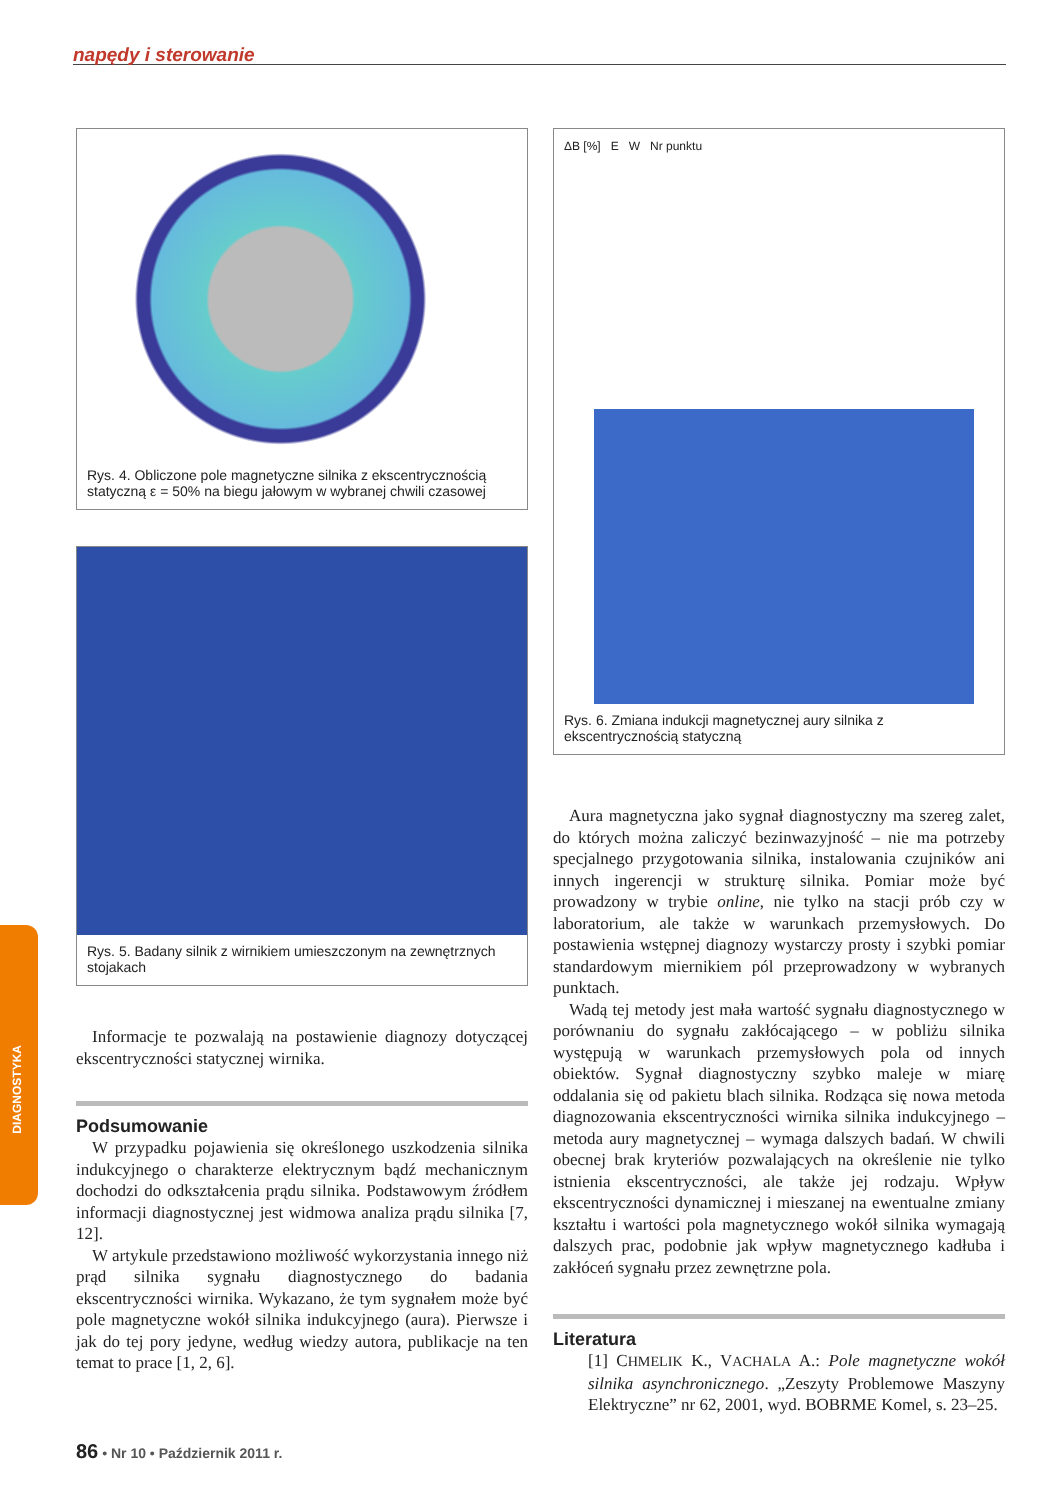napędy i sterowanie
DIAGNOSTYKA
Rys. 4. Obliczone pole magnetyczne silnika z ekscentrycznością statyczną ε = 50% na biegu jałowym w wybranej chwili czasowej
Rys. 5. Badany silnik z wirnikiem umieszczonym na zewnętrznych stojakach
Informacje te pozwalają na postawienie diagnozy dotyczącej ekscentryczności statycznej wirnika.
Podsumowanie
W przypadku pojawienia się określonego uszkodzenia silnika indukcyjnego o charakterze elektrycznym bądź mechanicznym dochodzi do odkształcenia prądu silnika. Podstawowym źródłem informacji diagnostycznej jest widmowa analiza prądu silnika [7, 12].
W artykule przedstawiono możliwość wykorzystania innego niż prąd silnika sygnału diagnostycznego do badania ekscentryczności wirnika. Wykazano, że tym sygnałem może być pole magnetyczne wokół silnika indukcyjnego (aura). Pierwsze i jak do tej pory jedyne, według wiedzy autora, publikacje na ten temat to prace [1, 2, 6].
ΔB [%] E W Nr punktu
Rys. 6. Zmiana indukcji magnetycznej aury silnika z ekscentrycznością statyczną
Aura magnetyczna jako sygnał diagnostyczny ma szereg zalet, do których można zaliczyć bezinwazyjność – nie ma potrzeby specjalnego przygotowania silnika, instalowania czujników ani innych ingerencji w strukturę silnika. Pomiar może być prowadzony w trybie online, nie tylko na stacji prób czy w laboratorium, ale także w warunkach przemysłowych. Do postawienia wstępnej diagnozy wystarczy prosty i szybki pomiar standardowym miernikiem pól przeprowadzony w wybranych punktach.
Wadą tej metody jest mała wartość sygnału diagnostycznego w porównaniu do sygnału zakłócającego – w pobliżu silnika występują w warunkach przemysłowych pola od innych obiektów. Sygnał diagnostyczny szybko maleje w miarę oddalania się od pakietu blach silnika. Rodząca się nowa metoda diagnozowania ekscentryczności wirnika silnika indukcyjnego – metoda aury magnetycznej – wymaga dalszych badań. W chwili obecnej brak kryteriów pozwalających na określenie nie tylko istnienia ekscentryczności, ale także jej rodzaju. Wpływ ekscentryczności dynamicznej i mieszanej na ewentualne zmiany kształtu i wartości pola magnetycznego wokół silnika wymagają dalszych prac, podobnie jak wpływ magnetycznego kadłuba i zakłóceń sygnału przez zewnętrzne pola.
Literatura
[1] CHMELIK K., VACHALA A.: Pole magnetyczne wokół silnika asynchronicznego. „Zeszyty Problemowe Maszyny Elektryczne” nr 62, 2001, wyd. BOBRME Komel, s. 23–25.
86 • Nr 10 • Październik 2011 r.